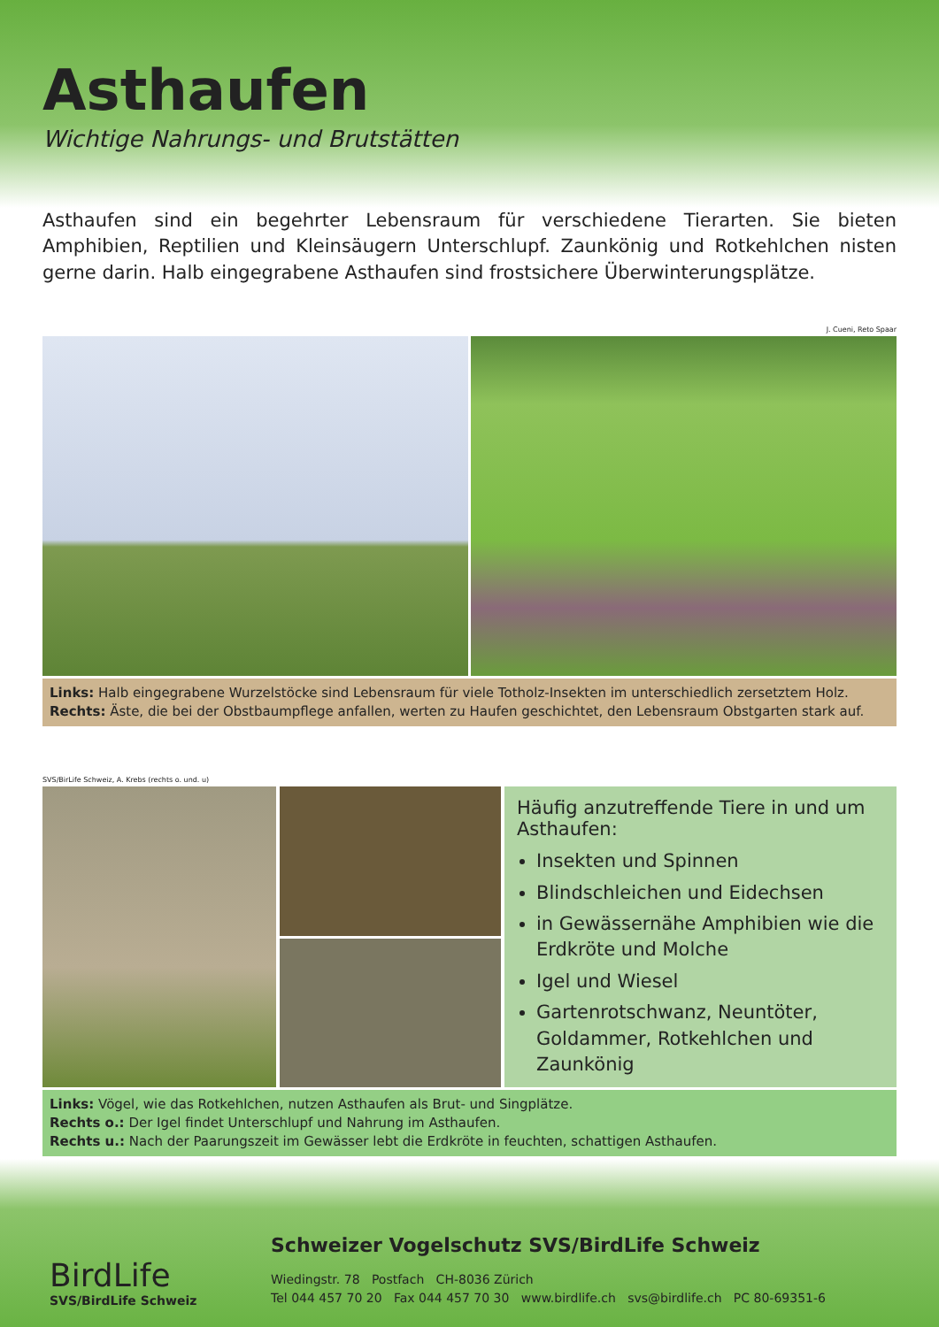Asthaufen
Wichtige Nahrungs- und Brutstätten
Asthaufen sind ein begehrter Lebensraum für verschiedene Tierarten. Sie bieten Amphibien, Reptilien und Kleinsäugern Unterschlupf. Zaunkönig und Rotkehlchen nisten gerne darin. Halb eingegrabene Asthaufen sind frostsichere Überwinterungsplätze.
J. Cueni, Reto Spaar
Links: Halb eingegrabene Wurzelstöcke sind Lebensraum für viele Totholz-Insekten im unterschiedlich zersetztem Holz.
Rechts: Äste, die bei der Obstbaumpflege anfallen, werten zu Haufen geschichtet, den Lebensraum Obstgarten stark auf.
SVS/BirLife Schweiz, A. Krebs (rechts o. und. u)
Häufig anzutreffende Tiere in und um Asthaufen:
Insekten und Spinnen
Blindschleichen und Eidechsen
in Gewässernähe Amphibien wie die Erdkröte und Molche
Igel und Wiesel
Gartenrotschwanz, Neuntöter, Goldammer, Rotkehlchen und Zaunkönig
Links: Vögel, wie das Rotkehlchen, nutzen Asthaufen als Brut- und Singplätze.
Rechts o.: Der Igel findet Unterschlupf und Nahrung im Asthaufen.
Rechts u.: Nach der Paarungszeit im Gewässer lebt die Erdkröte in feuchten, schattigen Asthaufen.
BirdLife
SVS/BirdLife Schweiz
Schweizer Vogelschutz SVS/BirdLife Schweiz
Wiedingstr. 78 Postfach CH-8036 Zürich
Tel 044 457 70 20 Fax 044 457 70 30 www.birdlife.ch svs@birdlife.ch PC 80-69351-6